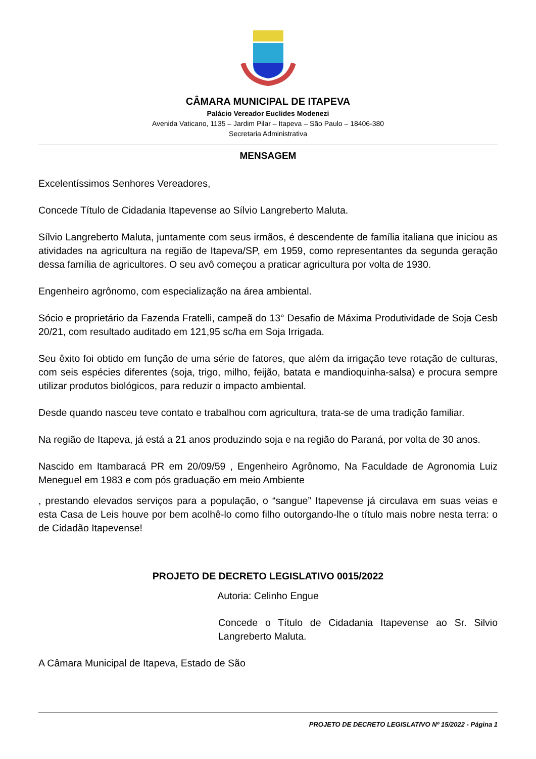CÂMARA MUNICIPAL DE ITAPEVA
Palácio Vereador Euclides Modenezi
Avenida Vaticano, 1135 – Jardim Pilar – Itapeva – São Paulo – 18406-380
Secretaria Administrativa
MENSAGEM
Excelentíssimos Senhores Vereadores,
Concede Título de Cidadania Itapevense ao Sílvio Langreberto Maluta.
Sílvio Langreberto Maluta, juntamente com seus irmãos, é descendente de família italiana que iniciou as atividades na agricultura na região de Itapeva/SP, em 1959, como representantes da segunda geração dessa família de agricultores. O seu avô começou a praticar agricultura por volta de 1930.
Engenheiro agrônomo, com especialização na área ambiental.
Sócio e proprietário da Fazenda Fratelli, campeã do 13° Desafio de Máxima Produtividade de Soja Cesb 20/21, com resultado auditado em 121,95 sc/ha em Soja Irrigada.
Seu êxito foi obtido em função de uma série de fatores, que além da irrigação teve rotação de culturas, com seis espécies diferentes (soja, trigo, milho, feijão, batata e mandioquinha-salsa) e procura sempre utilizar produtos biológicos, para reduzir o impacto ambiental.
Desde quando nasceu teve contato e trabalhou com agricultura, trata-se de uma tradição familiar.
Na região de Itapeva, já está a 21 anos produzindo soja e na região do Paraná, por volta de 30 anos.
Nascido em Itambaracá PR em 20/09/59 , Engenheiro Agrônomo, Na Faculdade de Agronomia Luiz Meneguel em 1983 e com pós graduação em meio Ambiente
, prestando elevados serviços para a população, o “sangue” Itapevense já circulava em suas veias e esta Casa de Leis houve por bem acolhê-lo como filho outorgando-lhe o título mais nobre nesta terra: o de Cidadão Itapevense!
PROJETO DE DECRETO LEGISLATIVO 0015/2022
Autoria: Celinho Engue
Concede o Título de Cidadania Itapevense ao Sr. Silvio Langreberto Maluta.
A Câmara Municipal de Itapeva, Estado de São
PROJETO DE DECRETO LEGISLATIVO Nº 15/2022 - Página 1